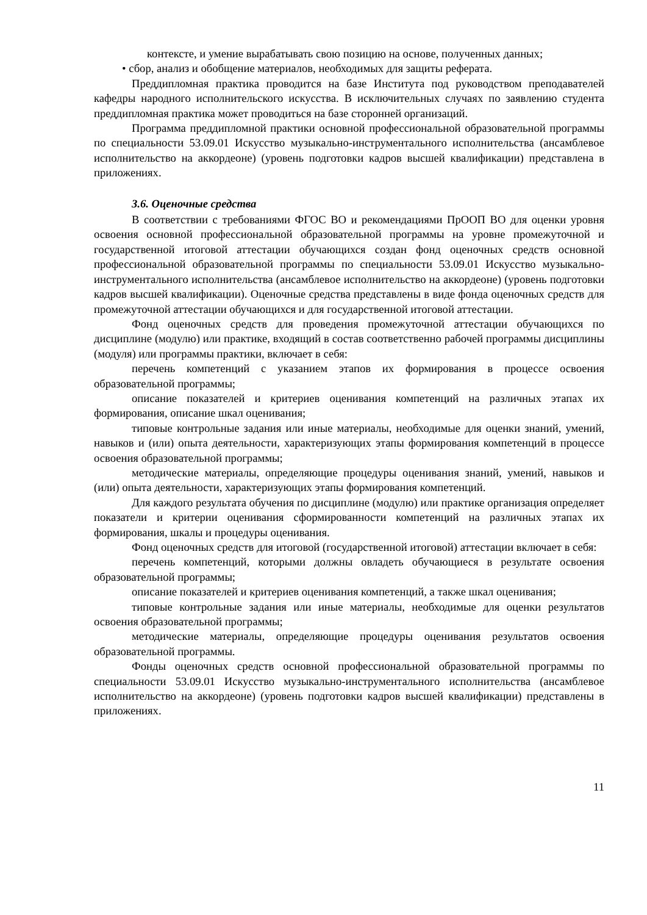контексте, и умение вырабатывать свою позицию на основе, полученных данных;
• сбор, анализ и обобщение материалов, необходимых для защиты реферата.
Преддипломная практика проводится на базе Института под руководством преподавателей кафедры народного исполнительского искусства. В исключительных случаях по заявлению студента преддипломная практика может проводиться на базе сторонней организаций.
Программа преддипломной практики основной профессиональной образовательной программы по специальности 53.09.01 Искусство музыкально-инструментального исполнительства (ансамблевое исполнительство на аккордеоне) (уровень подготовки кадров высшей квалификации) представлена в приложениях.
3.6. Оценочные средства
В соответствии с требованиями ФГОС ВО и рекомендациями ПрООП ВО для оценки уровня освоения основной профессиональной образовательной программы на уровне промежуточной и государственной итоговой аттестации обучающихся создан фонд оценочных средств основной профессиональной образовательной программы по специальности 53.09.01 Искусство музыкально-инструментального исполнительства (ансамблевое исполнительство на аккордеоне) (уровень подготовки кадров высшей квалификации). Оценочные средства представлены в виде фонда оценочных средств для промежуточной аттестации обучающихся и для государственной итоговой аттестации.
Фонд оценочных средств для проведения промежуточной аттестации обучающихся по дисциплине (модулю) или практике, входящий в состав соответственно рабочей программы дисциплины (модуля) или программы практики, включает в себя:
перечень компетенций с указанием этапов их формирования в процессе освоения образовательной программы;
описание показателей и критериев оценивания компетенций на различных этапах их формирования, описание шкал оценивания;
типовые контрольные задания или иные материалы, необходимые для оценки знаний, умений, навыков и (или) опыта деятельности, характеризующих этапы формирования компетенций в процессе освоения образовательной программы;
методические материалы, определяющие процедуры оценивания знаний, умений, навыков и (или) опыта деятельности, характеризующих этапы формирования компетенций.
Для каждого результата обучения по дисциплине (модулю) или практике организация определяет показатели и критерии оценивания сформированности компетенций на различных этапах их формирования, шкалы и процедуры оценивания.
Фонд оценочных средств для итоговой (государственной итоговой) аттестации включает в себя:
перечень компетенций, которыми должны овладеть обучающиеся в результате освоения образовательной программы;
описание показателей и критериев оценивания компетенций, а также шкал оценивания;
типовые контрольные задания или иные материалы, необходимые для оценки результатов освоения образовательной программы;
методические материалы, определяющие процедуры оценивания результатов освоения образовательной программы.
Фонды оценочных средств основной профессиональной образовательной программы по специальности 53.09.01 Искусство музыкально-инструментального исполнительства (ансамблевое исполнительство на аккордеоне) (уровень подготовки кадров высшей квалификации) представлены в приложениях.
11